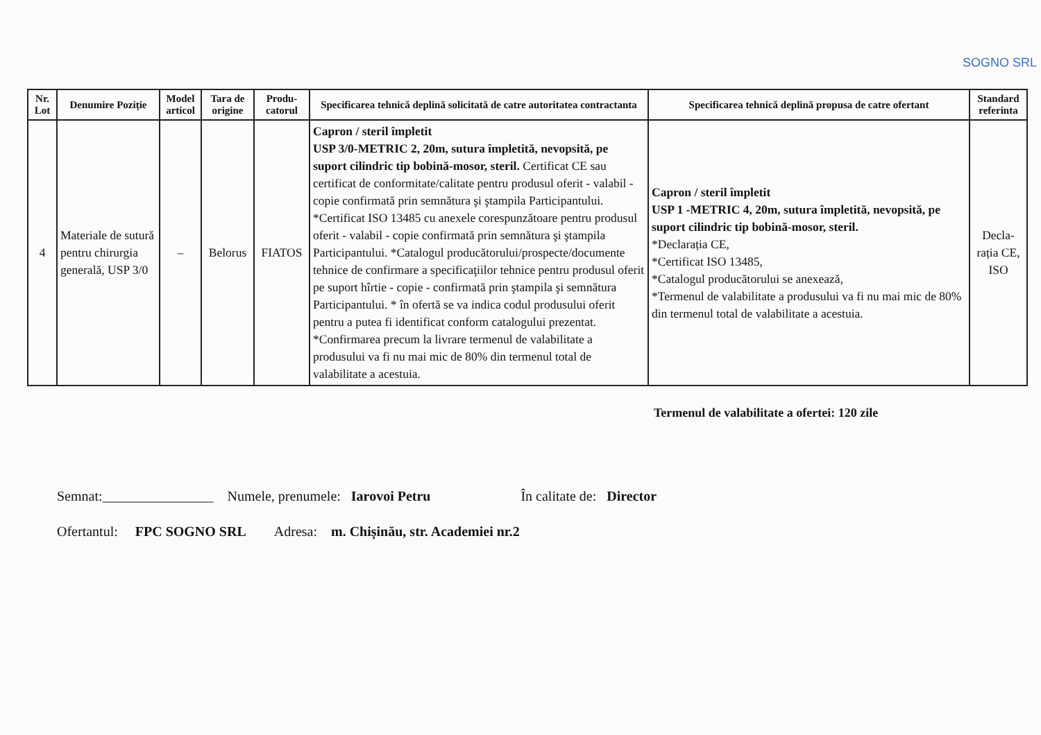SOGNO SRL
| Nr. Lot | Denumire Poziție | Model articol | Tara de origine | Produ-catorul | Specificarea tehnică deplină solicitată de catre autoritatea contractanta | Specificarea tehnică deplină propusa de catre ofertant | Standard referinta |
| --- | --- | --- | --- | --- | --- | --- | --- |
| 4 | Materiale de sutură pentru chirurgia generală, USP 3/0 | – | Belorus | FIATOS | Capron / steril împletit USP 3/0-METRIC 2, 20m, sutura împletită, nevopsită, pe suport cilindric tip bobină-mosor, steril. Certificat CE sau certificat de conformitate/calitate pentru produsul oferit - valabil - copie confirmată prin semnătura şi ştampila Participantului. *Certificat ISO 13485 cu anexele corespunzătoare pentru produsul oferit - valabil - copie confirmată prin semnătura şi ştampila Participantului. *Catalogul producătorului/prospecte/documente tehnice de confirmare a specificaţiilor tehnice pentru produsul oferit pe suport hîrtie - copie - confirmată prin ştampila şi semnătura Participantului. * în ofertă se va indica codul produsului oferit pentru a putea fi identificat conform catalogului prezentat. *Confirmarea precum la livrare termenul de valabilitate a produsului va fi nu mai mic de 80% din termenul total de valabilitate a acestuia. | Capron / steril împletit USP 1 -METRIC 4, 20m, sutura împletită, nevopsită, pe suport cilindric tip bobină-mosor, steril. *Declarația CE, *Certificat ISO 13485, *Catalogul producătorului se anexează, *Termenul de valabilitate a produsului va fi nu mai mic de 80% din termenul total de valabilitate a acestuia. | Decla-rația CE, ISO |
Termenul de valabilitate a ofertei: 120 zile
Semnat:________________ Numele, prenumele: Iarovoi Petru În calitate de: Director
Ofertantul: FPC SOGNO SRL Adresa: m. Chișinău, str. Academiei nr.2